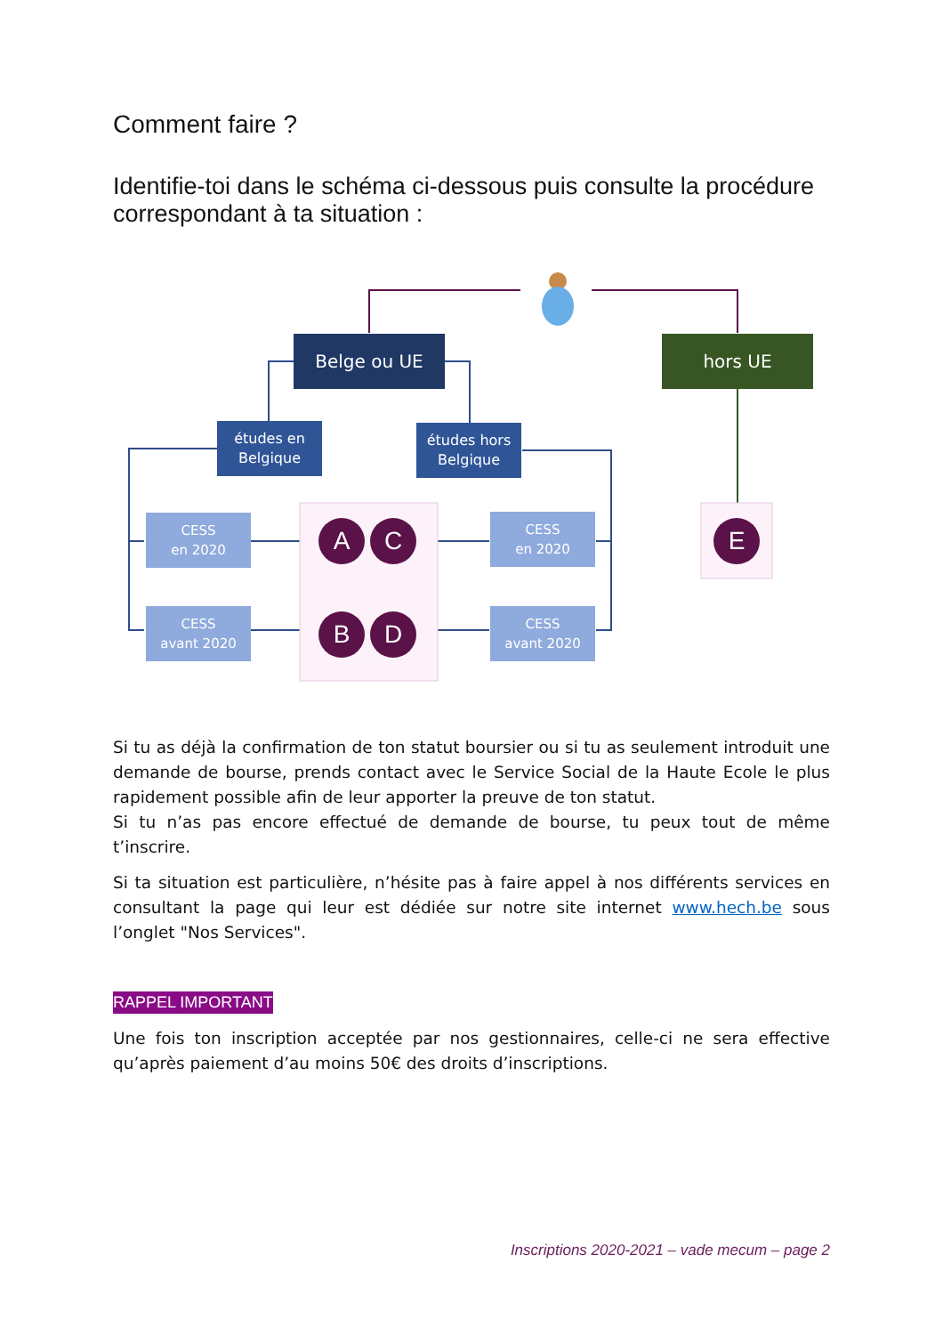Comment faire ?
Identifie-toi dans le schéma ci-dessous puis consulte la procédure correspondant à ta situation :
Belge ou UE hors UE
études en
Belgique
études hors
Belgique
CESS
en 2020
CESS
avant 2020
CESS
en 2020
CESS
avant 2020
A C
B D
E
Si tu as déjà la confirmation de ton statut boursier ou si tu as seulement introduit une demande de bourse, prends contact avec le Service Social de la Haute Ecole le plus rapidement possible afin de leur apporter la preuve de ton statut.
Si tu n’as pas encore effectué de demande de bourse, tu peux tout de même t’inscrire.
Si ta situation est particulière, n’hésite pas à faire appel à nos différents services en consultant la page qui leur est dédiée sur notre site internet www.hech.be sous l’onglet "Nos Services".
RAPPEL IMPORTANT
Une fois ton inscription acceptée par nos gestionnaires, celle-ci ne sera effective qu’après paiement d’au moins 50€ des droits d’inscriptions.
Inscriptions 2020-2021 – vade mecum – page 2